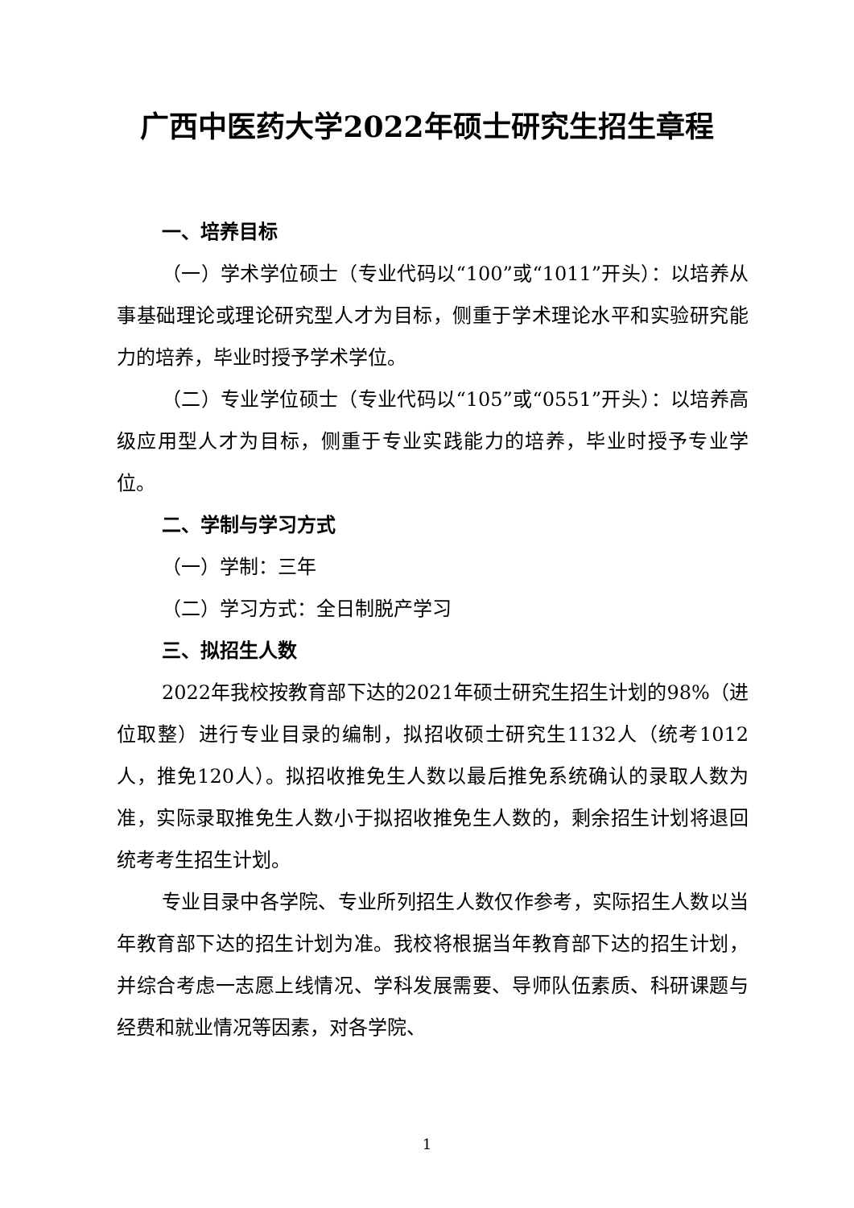广西中医药大学2022年硕士研究生招生章程
一、培养目标
（一）学术学位硕士（专业代码以“100”或“1011”开头）：以培养从事基础理论或理论研究型人才为目标，侧重于学术理论水平和实验研究能力的培养，毕业时授予学术学位。
（二）专业学位硕士（专业代码以“105”或“0551”开头）：以培养高级应用型人才为目标，侧重于专业实践能力的培养，毕业时授予专业学位。
二、学制与学习方式
（一）学制：三年
（二）学习方式：全日制脱产学习
三、拟招生人数
2022年我校按教育部下达的2021年硕士研究生招生计划的98%（进位取整）进行专业目录的编制，拟招收硕士研究生1132人（统考1012人，推免120人）。拟招收推免生人数以最后推免系统确认的录取人数为准，实际录取推免生人数小于拟招收推免生人数的，剩余招生计划将退回统考考生招生计划。
专业目录中各学院、专业所列招生人数仅作参考，实际招生人数以当年教育部下达的招生计划为准。我校将根据当年教育部下达的招生计划，并综合考虑一志愿上线情况、学科发展需要、导师队伍素质、科研课题与经费和就业情况等因素，对各学院、
1